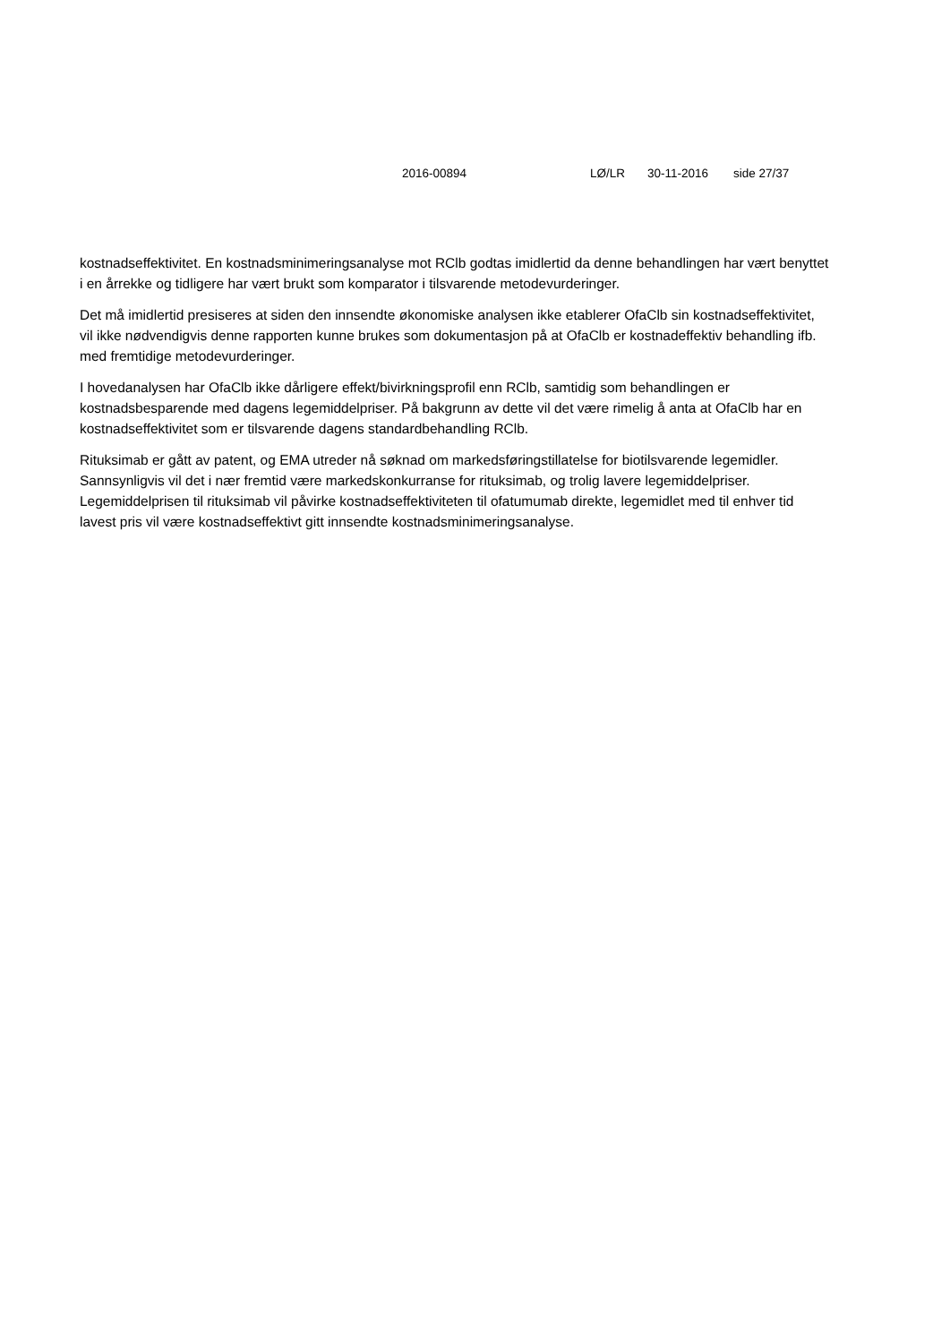2016-00894 LØ/LR 30-11-2016 side 27/37
kostnadseffektivitet. En kostnadsminimeringsanalyse mot RClb godtas imidlertid da denne behandlingen har vært benyttet i en årrekke og tidligere har vært brukt som komparator i tilsvarende metodevurderinger.
Det må imidlertid presiseres at siden den innsendte økonomiske analysen ikke etablerer OfaClb sin kostnadseffektivitet, vil ikke nødvendigvis denne rapporten kunne brukes som dokumentasjon på at OfaClb er kostnadeffektiv behandling ifb. med fremtidige metodevurderinger.
I hovedanalysen har OfaClb ikke dårligere effekt/bivirkningsprofil enn RClb, samtidig som behandlingen er kostnadsbesparende med dagens legemiddelpriser. På bakgrunn av dette vil det være rimelig å anta at OfaClb har en kostnadseffektivitet som er tilsvarende dagens standardbehandling RClb.
Rituksimab er gått av patent, og EMA utreder nå søknad om markedsføringstillatelse for biotilsvarende legemidler. Sannsynligvis vil det i nær fremtid være markedskonkurranse for rituksimab, og trolig lavere legemiddelpriser. Legemiddelprisen til rituksimab vil påvirke kostnadseffektiviteten til ofatumumab direkte, legemidlet med til enhver tid lavest pris vil være kostnadseffektivt gitt innsendte kostnadsminimeringsanalyse.